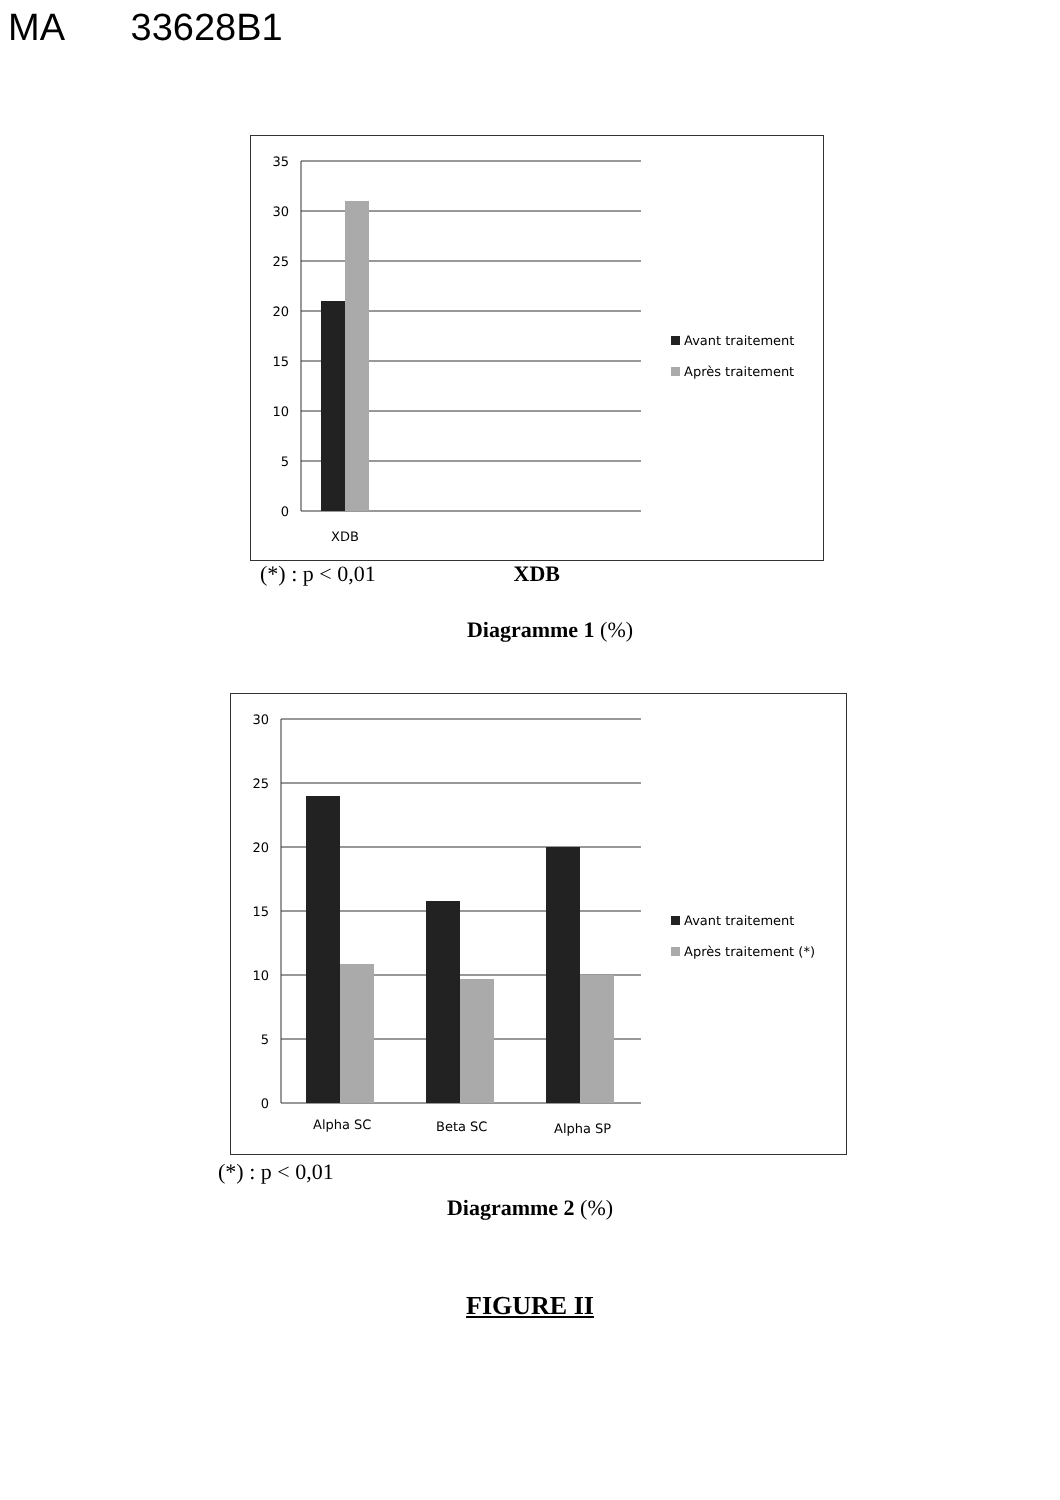MA 33628B1
35
30
25
20
15
10
5
0
XDB
Avant traitement
Après traitement
(*) : p < 0,01 XDB
Diagramme 1 (%)
30
25
20
15
10
5
0
Alpha SC
Beta SC
Alpha SP
Avant traitement
Après traitement (*)
(*) : p < 0,01
Diagramme 2 (%)
FIGURE II